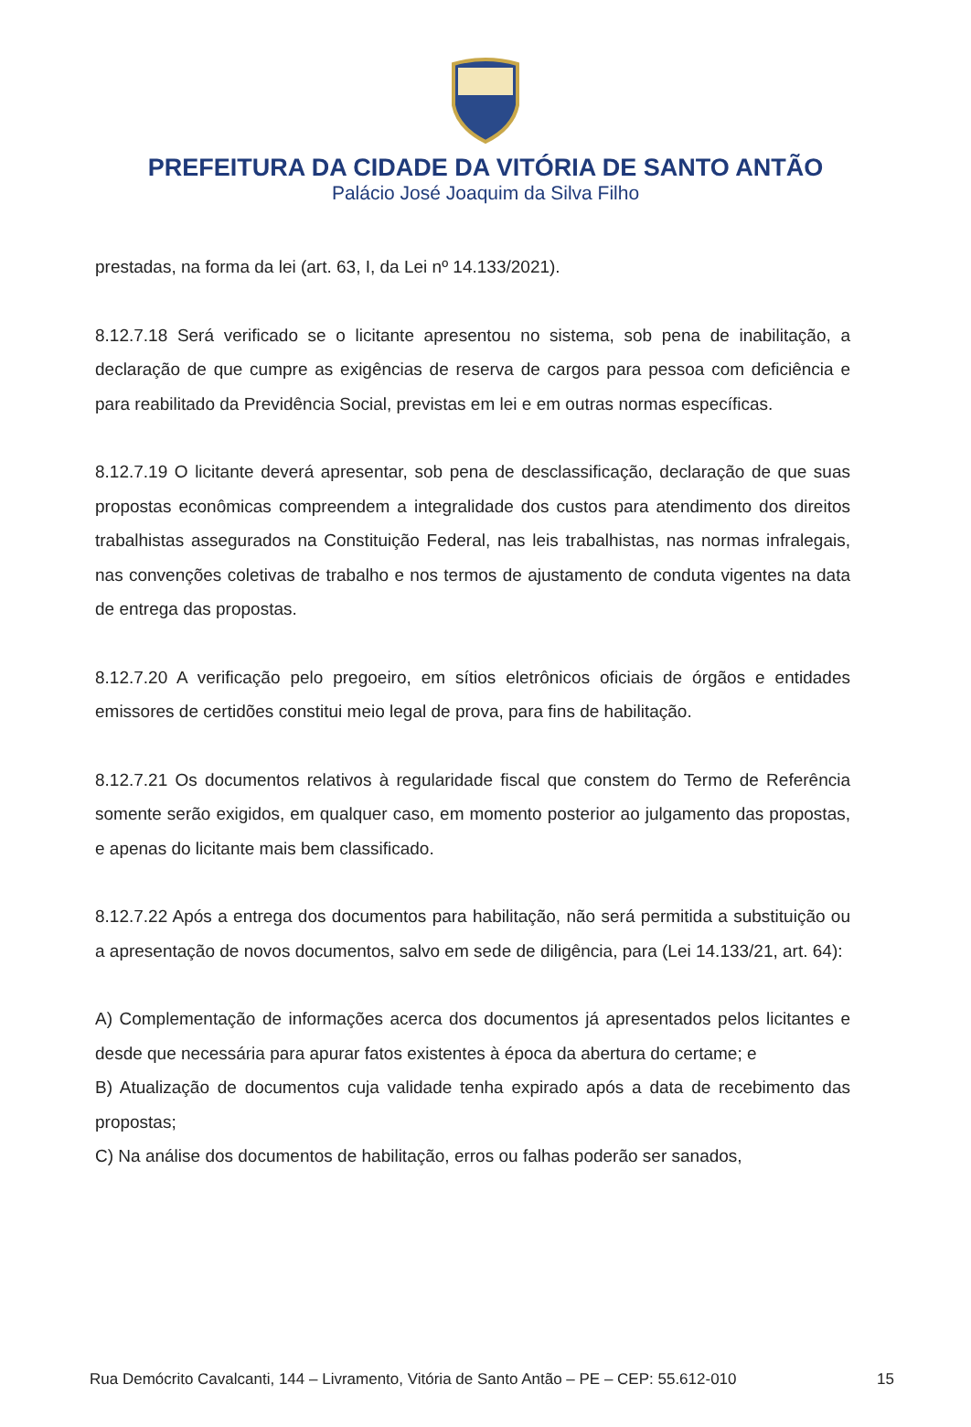PREFEITURA DA CIDADE DA VITÓRIA DE SANTO ANTÃO
Palácio José Joaquim da Silva Filho
prestadas, na forma da lei (art. 63, I, da Lei nº 14.133/2021).
8.12.7.18 Será verificado se o licitante apresentou no sistema, sob pena de inabilitação, a declaração de que cumpre as exigências de reserva de cargos para pessoa com deficiência e para reabilitado da Previdência Social, previstas em lei e em outras normas específicas.
8.12.7.19 O licitante deverá apresentar, sob pena de desclassificação, declaração de que suas propostas econômicas compreendem a integralidade dos custos para atendimento dos direitos trabalhistas assegurados na Constituição Federal, nas leis trabalhistas, nas normas infralegais, nas convenções coletivas de trabalho e nos termos de ajustamento de conduta vigentes na data de entrega das propostas.
8.12.7.20 A verificação pelo pregoeiro, em sítios eletrônicos oficiais de órgãos e entidades emissores de certidões constitui meio legal de prova, para fins de habilitação.
8.12.7.21 Os documentos relativos à regularidade fiscal que constem do Termo de Referência somente serão exigidos, em qualquer caso, em momento posterior ao julgamento das propostas, e apenas do licitante mais bem classificado.
8.12.7.22 Após a entrega dos documentos para habilitação, não será permitida a substituição ou a apresentação de novos documentos, salvo em sede de diligência, para (Lei 14.133/21, art. 64):
A) Complementação de informações acerca dos documentos já apresentados pelos licitantes e desde que necessária para apurar fatos existentes à época da abertura do certame; e
B) Atualização de documentos cuja validade tenha expirado após a data de recebimento das propostas;
C) Na análise dos documentos de habilitação, erros ou falhas poderão ser sanados,
Rua Demócrito Cavalcanti, 144 – Livramento, Vitória de Santo Antão – PE – CEP: 55.612-010 15